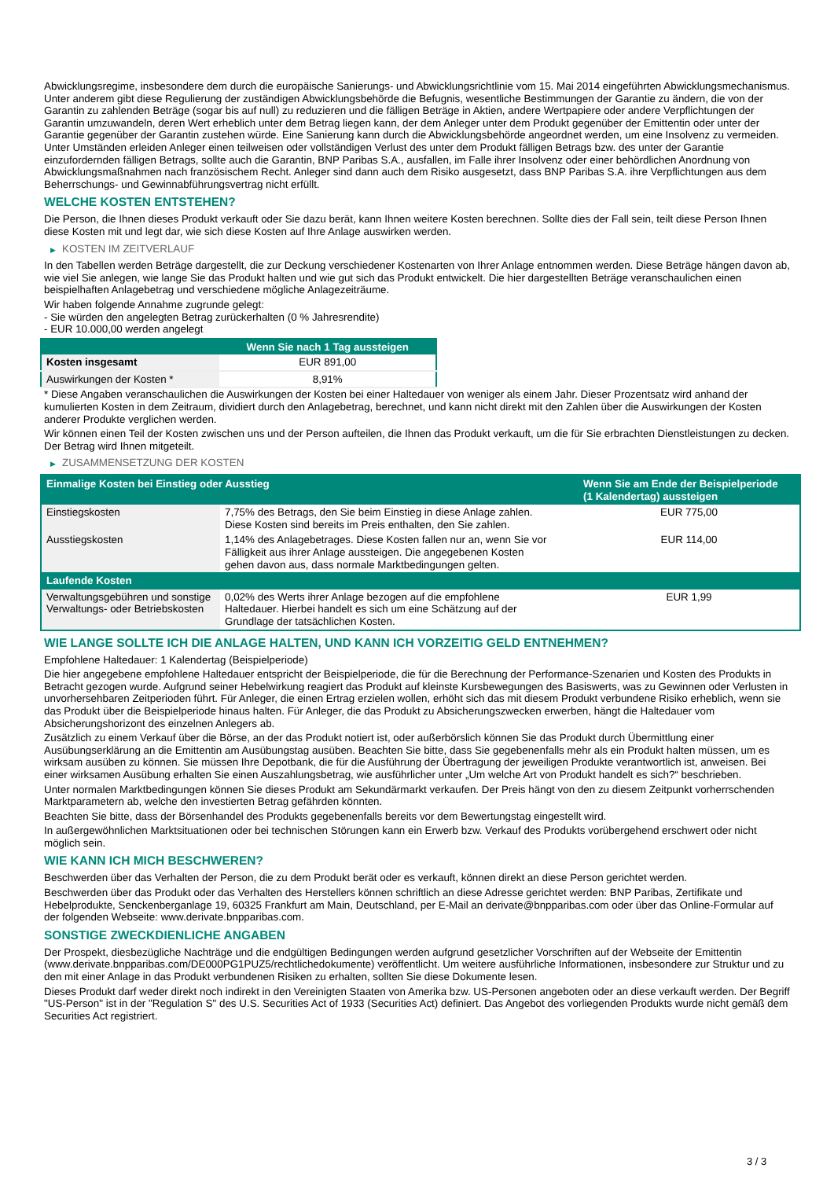Abwicklungsregime, insbesondere dem durch die europäische Sanierungs- und Abwicklungsrichtlinie vom 15. Mai 2014 eingeführten Abwicklungsmechanismus. Unter anderem gibt diese Regulierung der zuständigen Abwicklungsbehörde die Befugnis, wesentliche Bestimmungen der Garantie zu ändern, die von der Garantin zu zahlenden Beträge (sogar bis auf null) zu reduzieren und die fälligen Beträge in Aktien, andere Wertpapiere oder andere Verpflichtungen der Garantin umzuwandeln, deren Wert erheblich unter dem Betrag liegen kann, der dem Anleger unter dem Produkt gegenüber der Emittentin oder unter der Garantie gegenüber der Garantin zustehen würde. Eine Sanierung kann durch die Abwicklungsbehörde angeordnet werden, um eine Insolvenz zu vermeiden. Unter Umständen erleiden Anleger einen teilweisen oder vollständigen Verlust des unter dem Produkt fälligen Betrags bzw. des unter der Garantie einzufordernden fälligen Betrags, sollte auch die Garantin, BNP Paribas S.A., ausfallen, im Falle ihrer Insolvenz oder einer behördlichen Anordnung von Abwicklungsmaßnahmen nach französischem Recht. Anleger sind dann auch dem Risiko ausgesetzt, dass BNP Paribas S.A. ihre Verpflichtungen aus dem Beherrschungs- und Gewinnabführungsvertrag nicht erfüllt.
WELCHE KOSTEN ENTSTEHEN?
Die Person, die Ihnen dieses Produkt verkauft oder Sie dazu berät, kann Ihnen weitere Kosten berechnen. Sollte dies der Fall sein, teilt diese Person Ihnen diese Kosten mit und legt dar, wie sich diese Kosten auf Ihre Anlage auswirken werden.
▶ KOSTEN IM ZEITVERLAUF
In den Tabellen werden Beträge dargestellt, die zur Deckung verschiedener Kostenarten von Ihrer Anlage entnommen werden. Diese Beträge hängen davon ab, wie viel Sie anlegen, wie lange Sie das Produkt halten und wie gut sich das Produkt entwickelt. Die hier dargestellten Beträge veranschaulichen einen beispielhaften Anlagebetrag und verschiedene mögliche Anlagezeiträume.
Wir haben folgende Annahme zugrunde gelegt:
- Sie würden den angelegten Betrag zurückerhalten (0 % Jahresrendite)
- EUR 10.000,00 werden angelegt
| | Wenn Sie nach 1 Tag aussteigen |
| --- | --- |
| Kosten insgesamt | EUR 891,00 |
| Auswirkungen der Kosten * | 8,91% |
* Diese Angaben veranschaulichen die Auswirkungen der Kosten bei einer Haltedauer von weniger als einem Jahr. Dieser Prozentsatz wird anhand der kumulierten Kosten in dem Zeitraum, dividiert durch den Anlagebetrag, berechnet, und kann nicht direkt mit den Zahlen über die Auswirkungen der Kosten anderer Produkte verglichen werden.
Wir können einen Teil der Kosten zwischen uns und der Person aufteilen, die Ihnen das Produkt verkauft, um die für Sie erbrachten Dienstleistungen zu decken. Der Betrag wird Ihnen mitgeteilt.
▶ ZUSAMMENSETZUNG DER KOSTEN
| Einmalige Kosten bei Einstieg oder Ausstieg | | Wenn Sie am Ende der Beispielperiode (1 Kalendertag) aussteigen |
| --- | --- | --- |
| Einstiegskosten | 7,75% des Betrags, den Sie beim Einstieg in diese Anlage zahlen. Diese Kosten sind bereits im Preis enthalten, den Sie zahlen. | EUR 775,00 |
| Ausstiegskosten | 1,14% des Anlagebetrages. Diese Kosten fallen nur an, wenn Sie vor Fälligkeit aus ihrer Anlage aussteigen. Die angegebenen Kosten gehen davon aus, dass normale Marktbedingungen gelten. | EUR 114,00 |
| Laufende Kosten | | |
| Verwaltungsgebühren und sonstige Verwaltungs- oder Betriebskosten | 0,02% des Werts ihrer Anlage bezogen auf die empfohlene Haltedauer. Hierbei handelt es sich um eine Schätzung auf der Grundlage der tatsächlichen Kosten. | EUR 1,99 |
WIE LANGE SOLLTE ICH DIE ANLAGE HALTEN, UND KANN ICH VORZEITIG GELD ENTNEHMEN?
Empfohlene Haltedauer: 1 Kalendertag (Beispielperiode)
Die hier angegebene empfohlene Haltedauer entspricht der Beispielperiode, die für die Berechnung der Performance-Szenarien und Kosten des Produkts in Betracht gezogen wurde. Aufgrund seiner Hebelwirkung reagiert das Produkt auf kleinste Kursbewegungen des Basiswerts, was zu Gewinnen oder Verlusten in unvorhersehbaren Zeitperioden führt. Für Anleger, die einen Ertrag erzielen wollen, erhöht sich das mit diesem Produkt verbundene Risiko erheblich, wenn sie das Produkt über die Beispielperiode hinaus halten. Für Anleger, die das Produkt zu Absicherungszwecken erwerben, hängt die Haltedauer vom Absicherungshorizont des einzelnen Anlegers ab.
Zusätzlich zu einem Verkauf über die Börse, an der das Produkt notiert ist, oder außerbörslich können Sie das Produkt durch Übermittlung einer Ausübungserklärung an die Emittentin am Ausübungstag ausüben. Beachten Sie bitte, dass Sie gegebenenfalls mehr als ein Produkt halten müssen, um es wirksam ausüben zu können. Sie müssen Ihre Depotbank, die für die Ausführung der Übertragung der jeweiligen Produkte verantwortlich ist, anweisen. Bei einer wirksamen Ausübung erhalten Sie einen Auszahlungsbetrag, wie ausführlicher unter „Um welche Art von Produkt handelt es sich?“ beschrieben.
Unter normalen Marktbedingungen können Sie dieses Produkt am Sekundärmarkt verkaufen. Der Preis hängt von den zu diesem Zeitpunkt vorherrschenden Marktparametern ab, welche den investierten Betrag gefährden könnten.
Beachten Sie bitte, dass der Börsenhandel des Produkts gegebenenfalls bereits vor dem Bewertungstag eingestellt wird.
In außergewöhnlichen Marktsituationen oder bei technischen Störungen kann ein Erwerb bzw. Verkauf des Produkts vorübergehend erschwert oder nicht möglich sein.
WIE KANN ICH MICH BESCHWEREN?
Beschwerden über das Verhalten der Person, die zu dem Produkt berät oder es verkauft, können direkt an diese Person gerichtet werden.
Beschwerden über das Produkt oder das Verhalten des Herstellers können schriftlich an diese Adresse gerichtet werden: BNP Paribas, Zertifikate und Hebelprodukte, Senckenberganlage 19, 60325 Frankfurt am Main, Deutschland, per E-Mail an derivate@bnpparibas.com oder über das Online-Formular auf der folgenden Webseite: www.derivate.bnpparibas.com.
SONSTIGE ZWECKDIENLICHE ANGABEN
Der Prospekt, diesbezügliche Nachträge und die endgültigen Bedingungen werden aufgrund gesetzlicher Vorschriften auf der Webseite der Emittentin (www.derivate.bnpparibas.com/DE000PG1PUZ5/rechtlichedokumente) veröffentlicht. Um weitere ausführliche Informationen, insbesondere zur Struktur und zu den mit einer Anlage in das Produkt verbundenen Risiken zu erhalten, sollten Sie diese Dokumente lesen.
Dieses Produkt darf weder direkt noch indirekt in den Vereinigten Staaten von Amerika bzw. US-Personen angeboten oder an diese verkauft werden. Der Begriff "US-Person" ist in der "Regulation S" des U.S. Securities Act of 1933 (Securities Act) definiert. Das Angebot des vorliegenden Produkts wurde nicht gemäß dem Securities Act registriert.
3 / 3